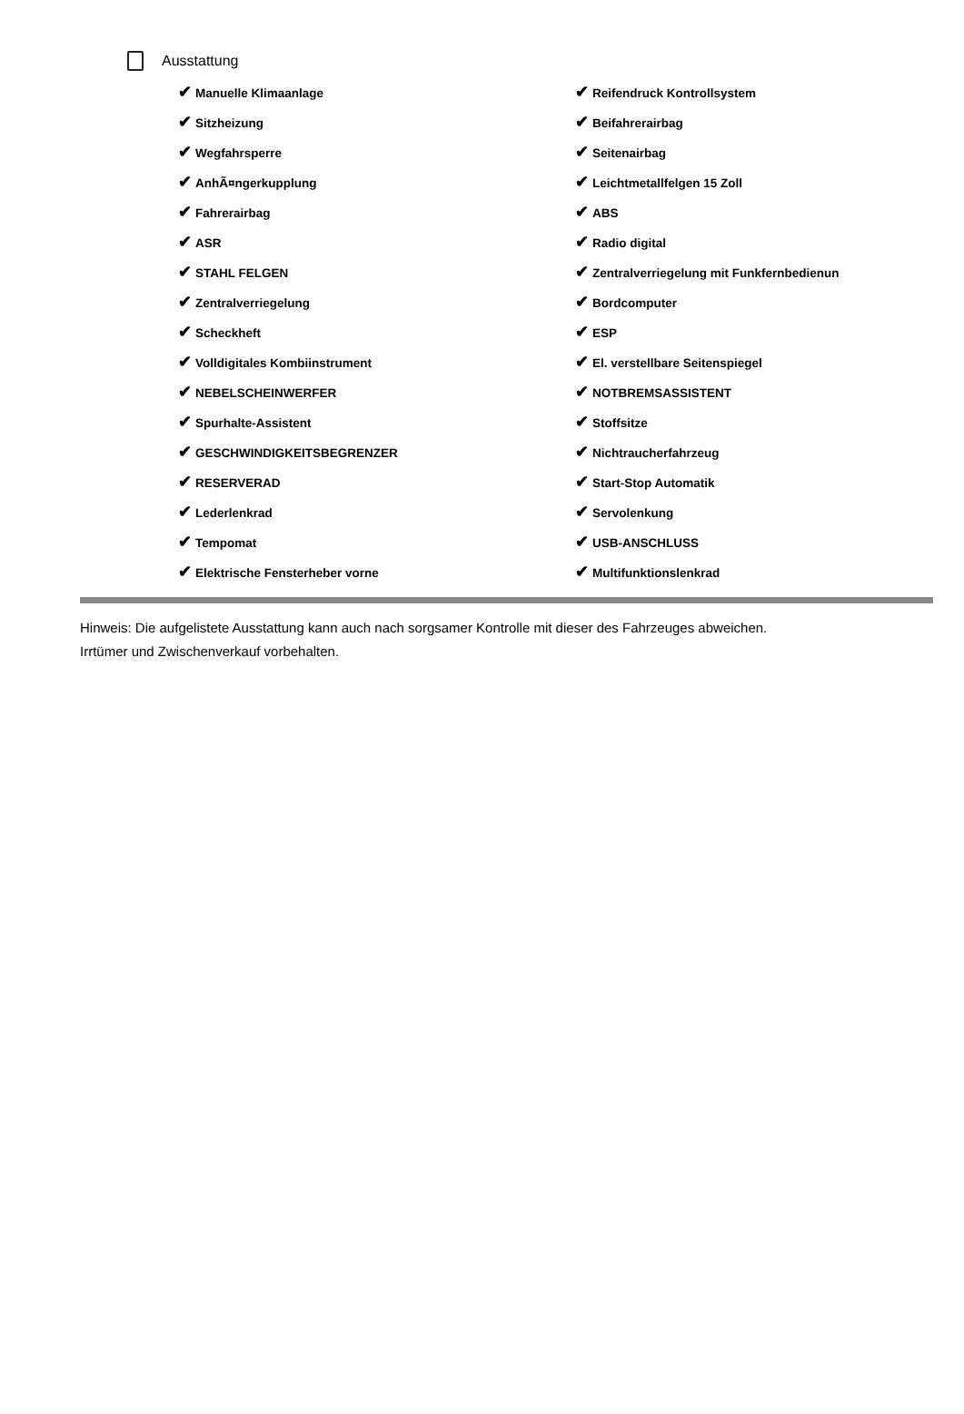Ausstattung
| ✔ Manuelle Klimaanlage | ✔ Reifendruck Kontrollsystem |
| ✔ Sitzheizung | ✔ Beifahrerairbag |
| ✔ Wegfahrsperre | ✔ Seitenairbag |
| ✔ AnhÃ¤ngerkupplung | ✔ Leichtmetallfelgen 15 Zoll |
| ✔ Fahrerairbag | ✔ ABS |
| ✔ ASR | ✔ Radio digital |
| ✔ STAHL FELGEN | ✔ Zentralverriegelung mit Funkfernbedienun |
| ✔ Zentralverriegelung | ✔ Bordcomputer |
| ✔ Scheckheft | ✔ ESP |
| ✔ Volldigitales Kombiinstrument | ✔ El. verstellbare Seitenspiegel |
| ✔ NEBELSCHEINWERFER | ✔ NOTBREMSASSISTENT |
| ✔ Spurhalte-Assistent | ✔ Stoffsitze |
| ✔ GESCHWINDIGKEITSBEGRENZER | ✔ Nichtraucherfahrzeug |
| ✔ RESERVERAD | ✔ Start-Stop Automatik |
| ✔ Lederlenkrad | ✔ Servolenkung |
| ✔ Tempomat | ✔ USB-ANSCHLUSS |
| ✔ Elektrische Fensterheber vorne | ✔ Multifunktionslenkrad |
Hinweis: Die aufgelistete Ausstattung kann auch nach sorgsamer Kontrolle mit dieser des Fahrzeuges abweichen. Irrtümer und Zwischenverkauf vorbehalten.